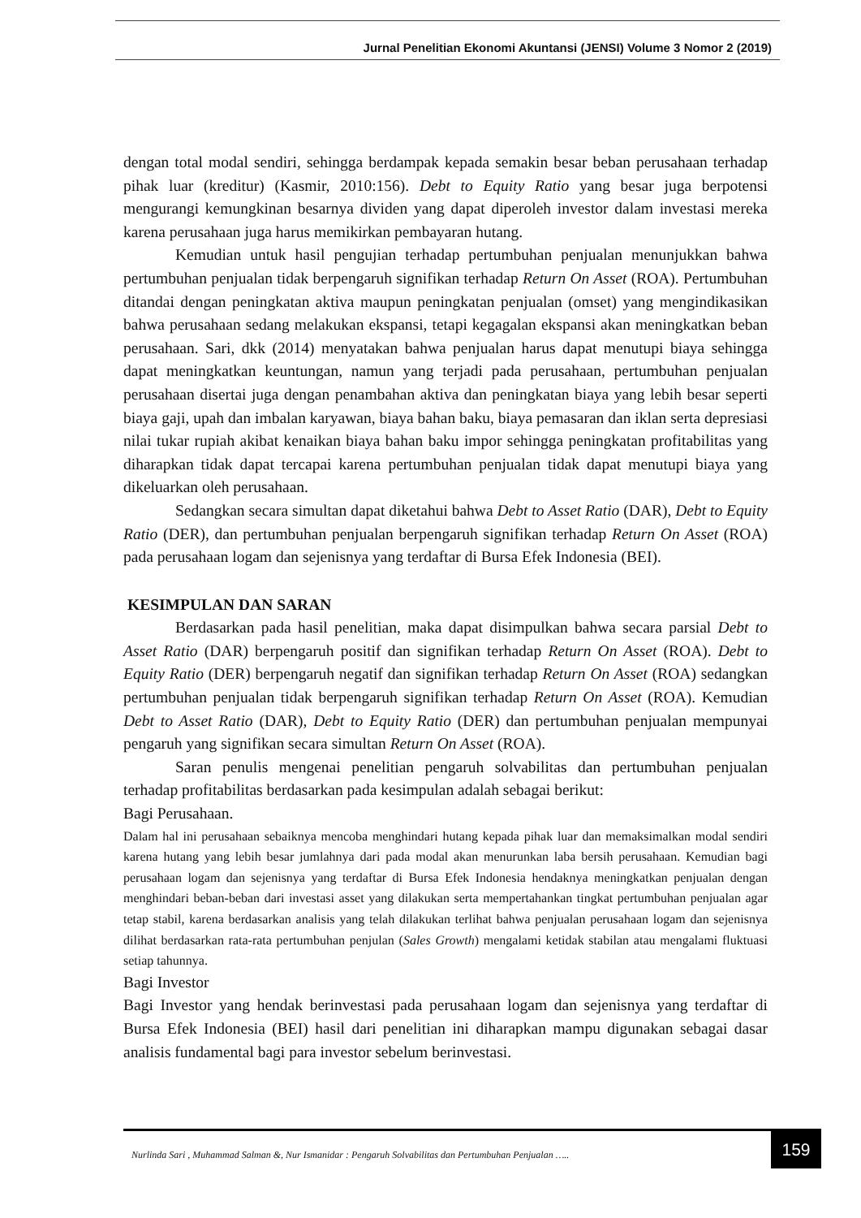Jurnal Penelitian Ekonomi Akuntansi (JENSI) Volume 3 Nomor 2 (2019)
dengan total modal sendiri, sehingga berdampak kepada semakin besar beban perusahaan terhadap pihak luar (kreditur) (Kasmir, 2010:156). Debt to Equity Ratio yang besar juga berpotensi mengurangi kemungkinan besarnya dividen yang dapat diperoleh investor dalam investasi mereka karena perusahaan juga harus memikirkan pembayaran hutang.
Kemudian untuk hasil pengujian terhadap pertumbuhan penjualan menunjukkan bahwa pertumbuhan penjualan tidak berpengaruh signifikan terhadap Return On Asset (ROA). Pertumbuhan ditandai dengan peningkatan aktiva maupun peningkatan penjualan (omset) yang mengindikasikan bahwa perusahaan sedang melakukan ekspansi, tetapi kegagalan ekspansi akan meningkatkan beban perusahaan. Sari, dkk (2014) menyatakan bahwa penjualan harus dapat menutupi biaya sehingga dapat meningkatkan keuntungan, namun yang terjadi pada perusahaan, pertumbuhan penjualan perusahaan disertai juga dengan penambahan aktiva dan peningkatan biaya yang lebih besar seperti biaya gaji, upah dan imbalan karyawan, biaya bahan baku, biaya pemasaran dan iklan serta depresiasi nilai tukar rupiah akibat kenaikan biaya bahan baku impor sehingga peningkatan profitabilitas yang diharapkan tidak dapat tercapai karena pertumbuhan penjualan tidak dapat menutupi biaya yang dikeluarkan oleh perusahaan.
Sedangkan secara simultan dapat diketahui bahwa Debt to Asset Ratio (DAR), Debt to Equity Ratio (DER), dan pertumbuhan penjualan berpengaruh signifikan terhadap Return On Asset (ROA) pada perusahaan logam dan sejenisnya yang terdaftar di Bursa Efek Indonesia (BEI).
KESIMPULAN DAN SARAN
Berdasarkan pada hasil penelitian, maka dapat disimpulkan bahwa secara parsial Debt to Asset Ratio (DAR) berpengaruh positif dan signifikan terhadap Return On Asset (ROA). Debt to Equity Ratio (DER) berpengaruh negatif dan signifikan terhadap Return On Asset (ROA) sedangkan pertumbuhan penjualan tidak berpengaruh signifikan terhadap Return On Asset (ROA). Kemudian Debt to Asset Ratio (DAR), Debt to Equity Ratio (DER) dan pertumbuhan penjualan mempunyai pengaruh yang signifikan secara simultan Return On Asset (ROA).
Saran penulis mengenai penelitian pengaruh solvabilitas dan pertumbuhan penjualan terhadap profitabilitas berdasarkan pada kesimpulan adalah sebagai berikut:
Bagi Perusahaan.
Dalam hal ini perusahaan sebaiknya mencoba menghindari hutang kepada pihak luar dan memaksimalkan modal sendiri karena hutang yang lebih besar jumlahnya dari pada modal akan menurunkan laba bersih perusahaan. Kemudian bagi perusahaan logam dan sejenisnya yang terdaftar di Bursa Efek Indonesia hendaknya meningkatkan penjualan dengan menghindari beban-beban dari investasi asset yang dilakukan serta mempertahankan tingkat pertumbuhan penjualan agar tetap stabil, karena berdasarkan analisis yang telah dilakukan terlihat bahwa penjualan perusahaan logam dan sejenisnya dilihat berdasarkan rata-rata pertumbuhan penjulan (Sales Growth) mengalami ketidak stabilan atau mengalami fluktuasi setiap tahunnya.
Bagi Investor
Bagi Investor yang hendak berinvestasi pada perusahaan logam dan sejenisnya yang terdaftar di Bursa Efek Indonesia (BEI) hasil dari penelitian ini diharapkan mampu digunakan sebagai dasar analisis fundamental bagi para investor sebelum berinvestasi.
Nurlinda Sari , Muhammad Salman &, Nur Ismanidar : Pengaruh Solvabilitas dan Pertumbuhan Penjualan …..
159